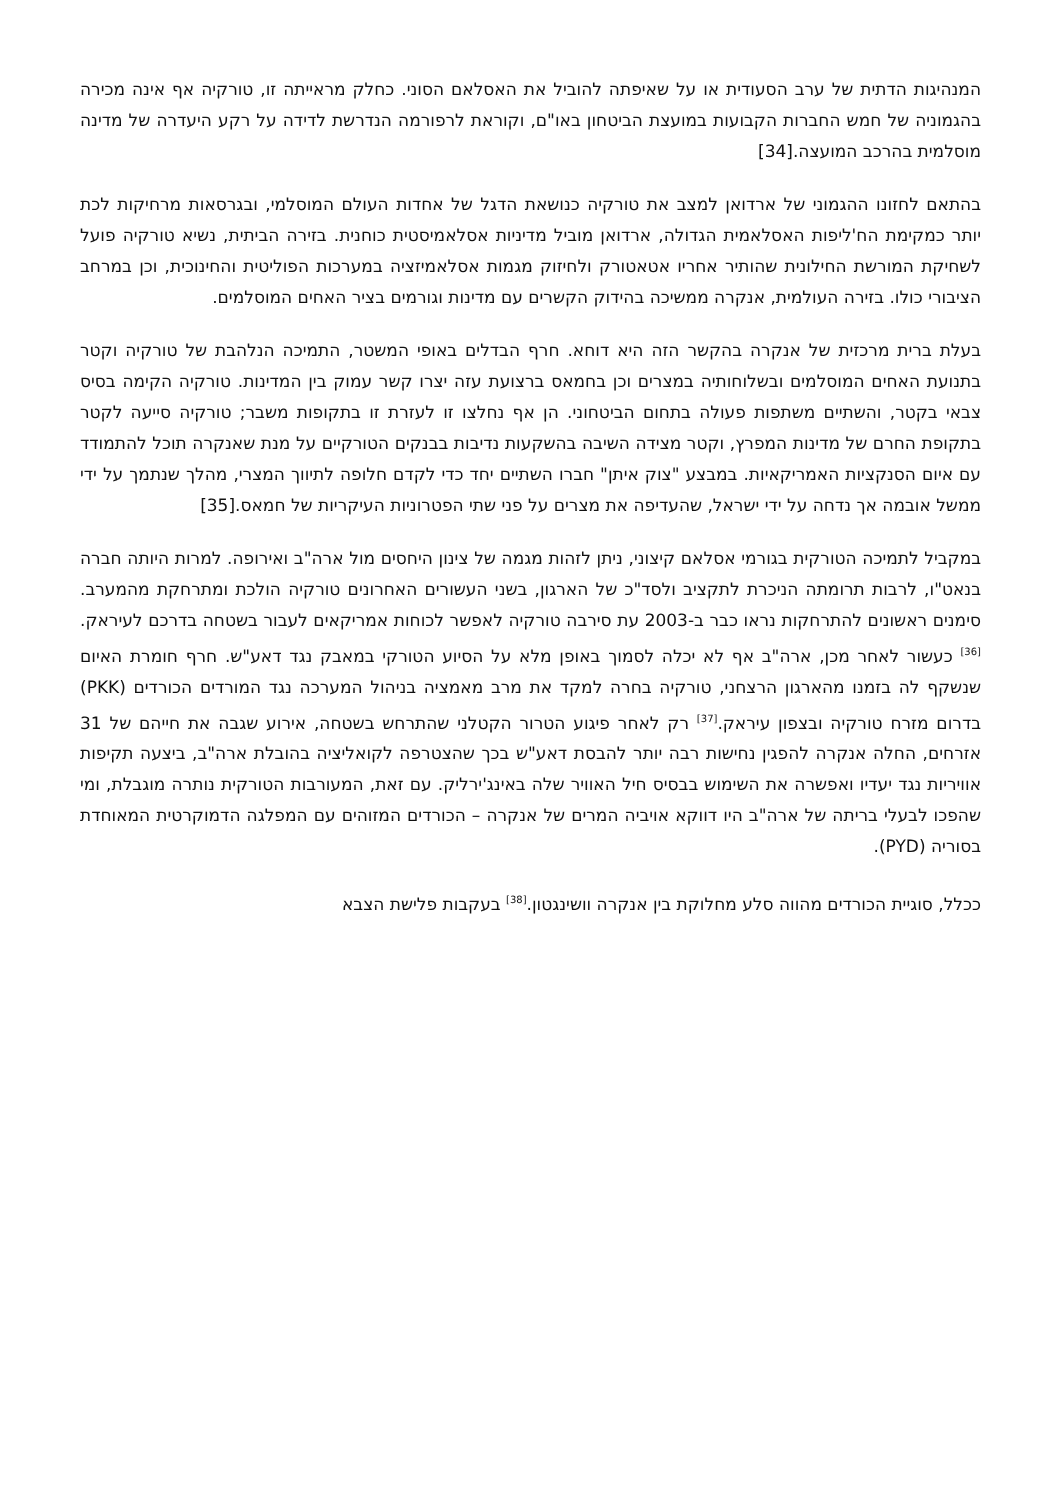המנהיגות הדתית של ערב הסעודית או על שאיפתה להוביל את האסלאם הסוני. כחלק מראייתה זו, טורקיה אף אינה מכירה בהגמוניה של חמש החברות הקבועות במועצת הביטחון באו"ם, וקוראת לרפורמה הנדרשת לדידה על רקע היעדרה של מדינה מוסלמית בהרכב המועצה.[34]
בהתאם לחזונו ההגמוני של ארדואן למצב את טורקיה כנושאת הדגל של אחדות העולם המוסלמי, ובגרסאות מרחיקות לכת יותר כמקימת הח'ליפות האסלאמית הגדולה, ארדואן מוביל מדיניות אסלאמיסטית כוחנית. בזירה הביתית, נשיא טורקיה פועל לשחיקת המורשת החילונית שהותיר אחריו אטאטורק ולחיזוק מגמות אסלאמיזציה במערכות הפוליטית והחינוכית, וכן במרחב הציבורי כולו. בזירה העולמית, אנקרה ממשיכה בהידוק הקשרים עם מדינות וגורמים בציר האחים המוסלמים.
בעלת ברית מרכזית של אנקרה בהקשר הזה היא דוחא. חרף הבדלים באופי המשטר, התמיכה הנלהבת של טורקיה וקטר בתנועת האחים המוסלמים ובשלוחותיה במצרים וכן בחמאס ברצועת עזה יצרו קשר עמוק בין המדינות. טורקיה הקימה בסיס צבאי בקטר, והשתיים משתפות פעולה בתחום הביטחוני. הן אף נחלצו זו לעזרת זו בתקופות משבר; טורקיה סייעה לקטר בתקופת החרם של מדינות המפרץ, וקטר מצידה השיבה בהשקעות נדיבות בבנקים הטורקיים על מנת שאנקרה תוכל להתמודד עם איום הסנקציות האמריקאיות. במבצע "צוק איתן" חברו השתיים יחד כדי לקדם חלופה לתיווך המצרי, מהלך שנתמך על ידי ממשל אובמה אך נדחה על ידי ישראל, שהעדיפה את מצרים על פני שתי הפטרוניות העיקריות של חמאס.[35]
במקביל לתמיכה הטורקית בגורמי אסלאם קיצוני, ניתן לזהות מגמה של צינון היחסים מול ארה"ב ואירופה. למרות היותה חברה בנאט"ו, לרבות תרומתה הניכרת לתקציב ולסד"כ של הארגון, בשני העשורים האחרונים טורקיה הולכת ומתרחקת מהמערב. סימנים ראשונים להתרחקות נראו כבר ב-2003 עת סירבה טורקיה לאפשר לכוחות אמריקאים לעבור בשטחה בדרכם לעיראק.<sup>[36]</sup> כעשור לאחר מכן, ארה"ב אף לא יכלה לסמוך באופן מלא על הסיוע הטורקי במאבק נגד דאע"ש. חרף חומרת האיום שנשקף לה בזמנו מהארגון הרצחני, טורקיה בחרה למקד את מרב מאמציה בניהול המערכה נגד המורדים הכורדים (PKK) בדרום מזרח טורקיה ובצפון עיראק.<sup>[37]</sup> רק לאחר פיגוע הטרור הקטלני שהתרחש בשטחה, אירוע שגבה את חייהם של 31 אזרחים, החלה אנקרה להפגין נחישות רבה יותר להבסת דאע"ש בכך שהצטרפה לקואליציה בהובלת ארה"ב, ביצעה תקיפות אוויריות נגד יעדיו ואפשרה את השימוש בבסיס חיל האוויר שלה באינג'ירליק. עם זאת, המעורבות הטורקית נותרה מוגבלת, ומי שהפכו לבעלי בריתה של ארה"ב היו דווקא אויביה המרים של אנקרה – הכורדים המזוהים עם המפלגה הדמוקרטית המאוחדת בסוריה (PYD).
ככלל, סוגיית הכורדים מהווה סלע מחלוקת בין אנקרה וושינגטון.<sup>[38]</sup> בעקבות פלישת הצבא